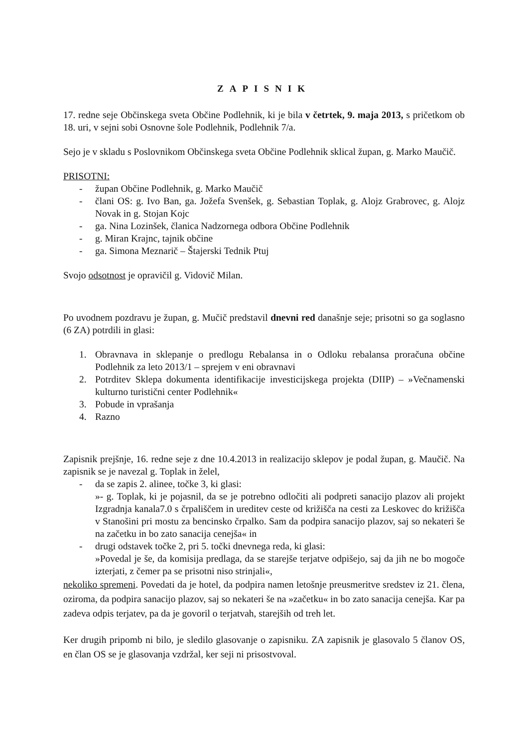ZAPISNIK
17. redne seje Občinskega sveta Občine Podlehnik, ki je bila v četrtek, 9. maja 2013, s pričetkom ob 18. uri, v sejni sobi Osnovne šole Podlehnik, Podlehnik 7/a.
Sejo je v skladu s Poslovnikom Občinskega sveta Občine Podlehnik sklical župan, g. Marko Maučič.
PRISOTNI:
- župan Občine Podlehnik, g. Marko Maučič
- člani OS: g. Ivo Ban, ga. Jožefa Svenšek, g. Sebastian Toplak, g. Alojz Grabrovec, g. Alojz Novak in g. Stojan Kojc
- ga. Nina Lozinšek, članica Nadzornega odbora Občine Podlehnik
- g. Miran Krajnc, tajnik občine
- ga. Simona Meznarič – Štajerski Tednik Ptuj
Svojo odsotnost je opravičil g. Vidovič Milan.
Po uvodnem pozdravu je župan, g. Mučič predstavil dnevni red današnje seje; prisotni so ga soglasno (6 ZA) potrdili in glasi:
1. Obravnava in sklepanje o predlogu Rebalansa in o Odloku rebalansa proračuna občine Podlehnik za leto 2013/1 – sprejem v eni obravnavi
2. Potrditev Sklepa dokumenta identifikacije investicijskega projekta (DIIP) – »Večnamenski kulturno turistični center Podlehnik«
3. Pobude in vprašanja
4. Razno
Zapisnik prejšnje, 16. redne seje z dne 10.4.2013 in realizacijo sklepov je podal župan, g. Maučič. Na zapisnik se je navezal g. Toplak in želel,
- da se zapis 2. alinee, točke 3, ki glasi:
»- g. Toplak, ki je pojasnil, da se je potrebno odločiti ali podpreti sanacijo plazov ali projekt Izgradnja kanala7.0 s črpališčem in ureditev ceste od križišča na cesti za Leskovec do križišča v Stanošini pri mostu za bencinsko črpalko. Sam da podpira sanacijo plazov, saj so nekateri še na začetku in bo zato sanacija cenejša« in
- drugi odstavek točke 2, pri 5. točki dnevnega reda, ki glasi:
»Povedal je še, da komisija predlaga, da se starejše terjatve odpišejo, saj da jih ne bo mogoče izterjati, z čemer pa se prisotni niso strinjali«,
nekoliko spremeni. Povedati da je hotel, da podpira namen letošnje preusmeritve sredstev iz 21. člena, oziroma, da podpira sanacijo plazov, saj so nekateri še na »začetku« in bo zato sanacija cenejša. Kar pa zadeva odpis terjatev, pa da je govoril o terjatvah, starejših od treh let.
Ker drugih pripomb ni bilo, je sledilo glasovanje o zapisniku. ZA zapisnik je glasovalo 5 članov OS, en član OS se je glasovanja vzdržal, ker seji ni prisostvoval.